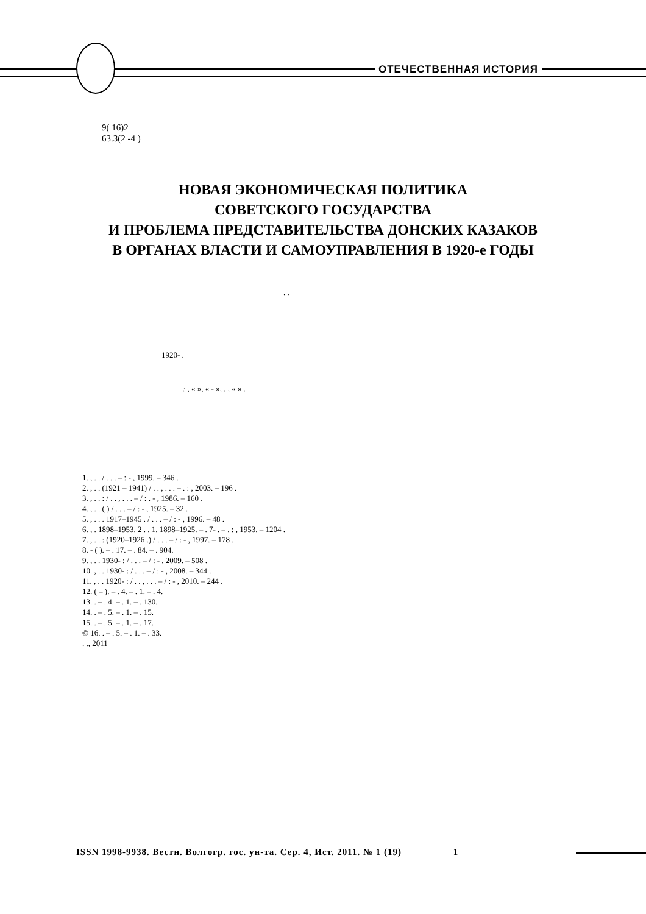ОТЕЧЕСТВЕННАЯ ИСТОРИЯ
9( 16)2
63.3(2 -4 )
НОВАЯ ЭКОНОМИЧЕСКАЯ ПОЛИТИКА
СОВЕТСКОГО ГОСУДАРСТВА
И ПРОБЛЕМА ПРЕДСТАВИТЕЛЬСТВА ДОНСКИХ КАЗАКОВ
В ОРГАНАХ ВЛАСТИ И САМОУПРАВЛЕНИЯ В 1920-е ГОДЫ
. .
1920- .
: , « », « - », , , « » .
1. , . . / . . . – : - , 1999. – 346 .
2. , . . (1921 – 1941) / . . , . . . – . : , 2003. – 196 .
3. , . . : / . . , . . . – / : . - , 1986. – 160 .
4. , . . ( ) / . . . – / : - , 1925. – 32 .
5. , . . . 1917–1945 . / . . . – / : - , 1996. – 48 .
6. , . 1898–1953. 2 . . 1. 1898–1925. – . 7- . – . : , 1953. – 1204 .
7. , . . : (1920–1926 .) / . . . – / : - , 1997. – 178 .
8. - ( ). – . 17. – . 84. – . 904.
9. , . . 1930- : / . . . – / : - , 2009. – 508 .
10. , . . 1930- : / . . . – / : - , 2008. – 344 .
11. , . . 1920- : / . . , . . . – / : - , 2010. – 244 .
12. ( – ). – . 4. – . 1. – . 4.
13. . – . 4. – . 1. – . 130.
14. . – . 5. – . 1. – . 15.
15. . – . 5. – . 1. – . 17.
© 16. . – . 5. – . 1. – . 33.
. ., 2011
ISSN 1998-9938. Вестн. Волгогр. гос. ун-та. Сер. 4, Ист. 2011. № 1 (19) 1